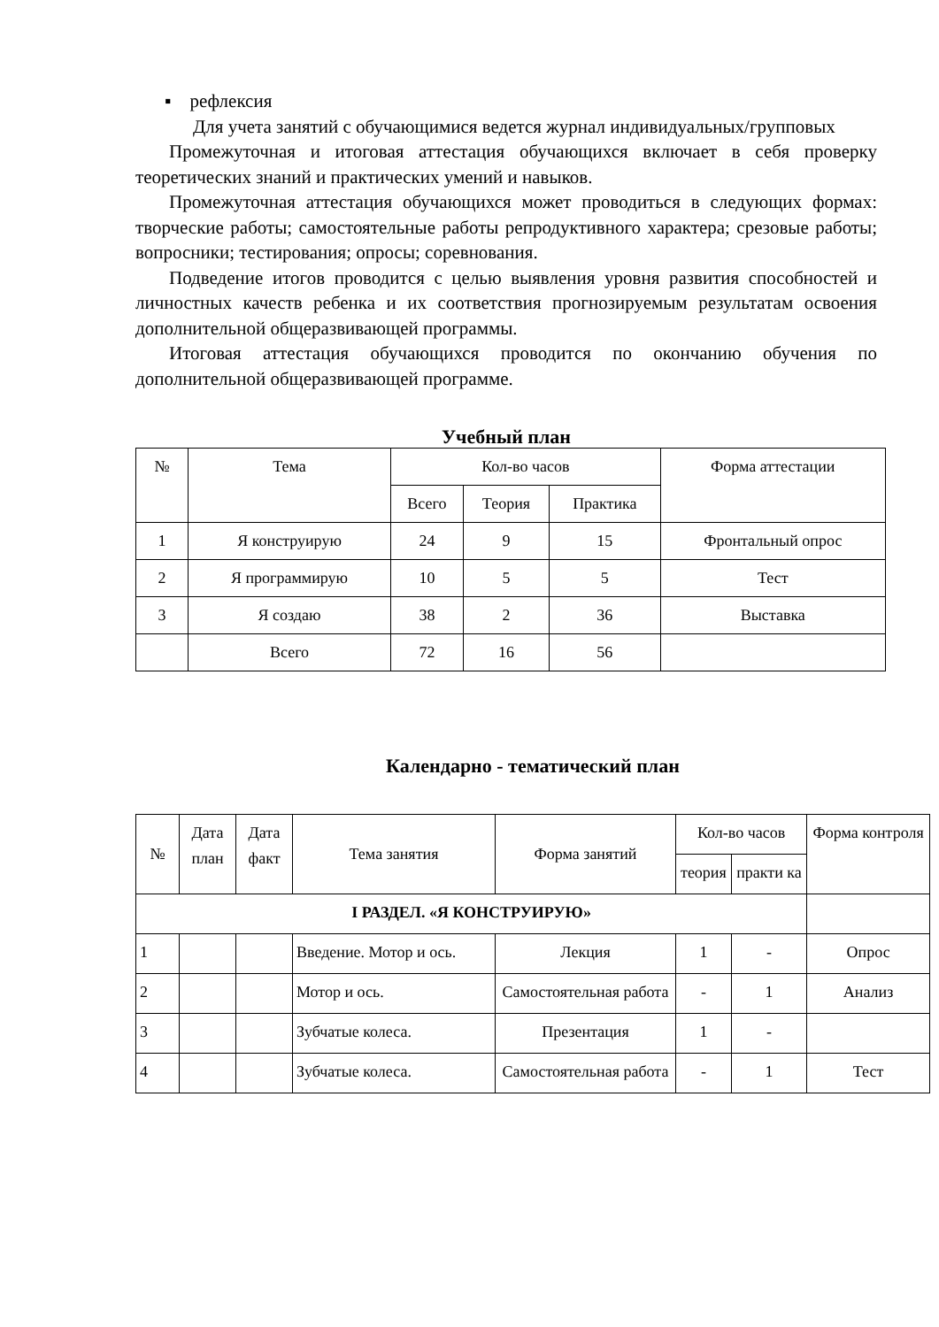▪ рефлексия
Для учета занятий с обучающимися ведется журнал индивидуальных/групповых
Промежуточная и итоговая аттестация обучающихся включает в себя проверку теоретических знаний и практических умений и навыков.
Промежуточная аттестация обучающихся может проводиться в следующих формах: творческие работы; самостоятельные работы репродуктивного характера; срезовые работы; вопросники; тестирования; опросы; соревнования.
Подведение итогов проводится с целью выявления уровня развития способностей и личностных качеств ребенка и их соответствия прогнозируемым результатам освоения дополнительной общеразвивающей программы.
Итоговая аттестация обучающихся проводится по окончанию обучения по дополнительной общеразвивающей программе.
Учебный план
| № | Тема | Кол-во часов | | | Форма аттестации |
| --- | --- | --- | --- | --- | --- |
| | | Всего | Теория | Практика | |
| 1 | Я конструирую | 24 | 9 | 15 | Фронтальный опрос |
| 2 | Я программирую | 10 | 5 | 5 | Тест |
| 3 | Я создаю | 38 | 2 | 36 | Выставка |
| | Всего | 72 | 16 | 56 | |
Календарно - тематический план
| № | Дата план | Дата факт | Тема занятия | Форма занятий | Кол-во часов | | Форма контроля |
| --- | --- | --- | --- | --- | --- | --- | --- |
| | | | | | теория | практи ка | |
| I РАЗДЕЛ. «Я КОНСТРУИРУЮ» | | | | | | | |
| 1 | | | Введение. Мотор и ось. | Лекция | 1 | - | Опрос |
| 2 | | | Мотор и ось. | Самостоятельная работа | - | 1 | Анализ |
| 3 | | | Зубчатые колеса. | Презентация | 1 | - | |
| 4 | | | Зубчатые колеса. | Самостоятельная работа | - | 1 | Тест |